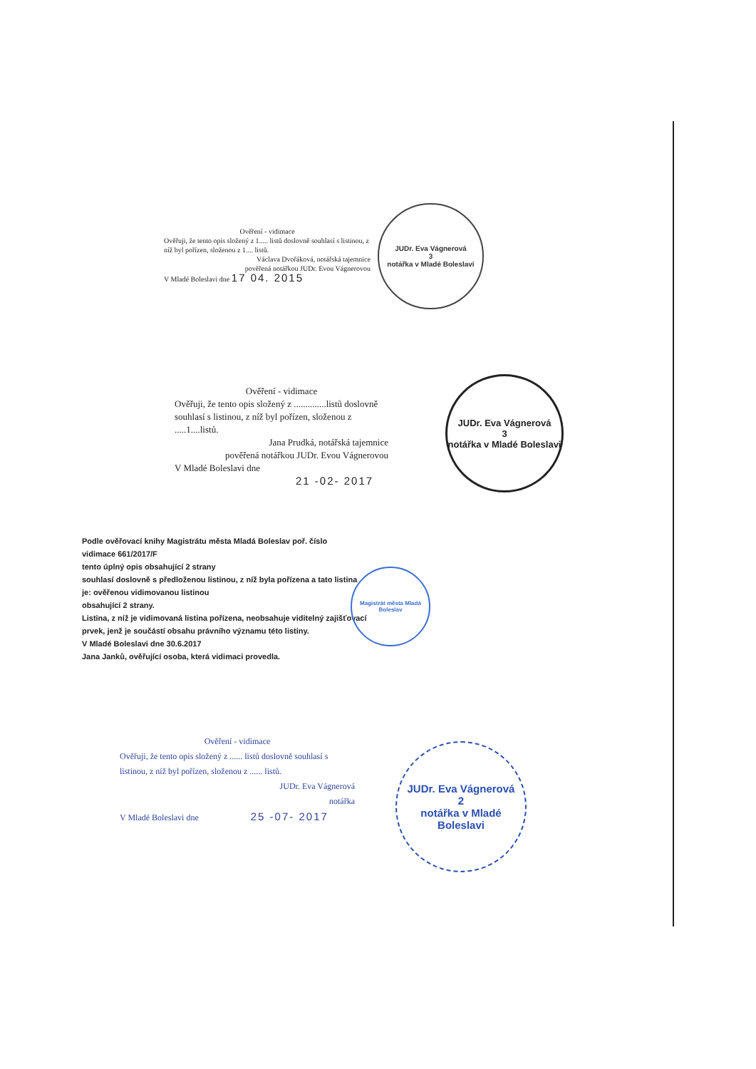Ověření - vidimace
Ověřuji, že tento opis složený z 1..... listů doslovně souhlasí s listinou, z níž byl pořízen, složenou z 1.... listů.
Václava Dvořáková, notářská tajemnice
pověřená notářkou JUDr. Evou Vágnerovou
V Mladé Boleslavi dne 17 04. 2015
JUDr. Eva Vágnerová
3
notářka v Mladé Boleslavi
Ověření - vidimace
Ověřuji, že tento opis složený z ..............listů doslovně souhlasí s listinou, z níž byl pořízen, složenou z .....1....listů.
Jana Prudká, notářská tajemnice
pověřená notářkou JUDr. Evou Vágnerovou
V Mladé Boleslavi dne
21 -02- 2017
JUDr. Eva Vágnerová
3
notářka v Mladé Boleslavi
Podle ověřovací knihy Magistrátu města Mladá Boleslav poř. číslo
vidimace 661/2017/F
tento úplný opis obsahující 2 strany
souhlasí doslovně s předloženou listinou, z níž byla pořízena a tato listina
je: ověřenou vidimovanou listinou
obsahující 2 strany.
Listina, z níž je vidimovaná listina pořízena, neobsahuje viditelný zajišťovací prvek, jenž je součástí obsahu právního významu této listiny.
V Mladé Boleslavi dne 30.6.2017
Jana Janků, ověřující osoba, která vidimaci provedla.
Magistrát města Mladá Boleslav
Ověření - vidimace
Ověřuji, že tento opis složený z ...... listů doslovně souhlasí s listinou, z níž byl pořízen, složenou z ...... listů.
JUDr. Eva Vágnerová
notářka
V Mladé Boleslavi dne 25 -07- 2017
JUDr. Eva Vágnerová
2
notářka v Mladé Boleslavi